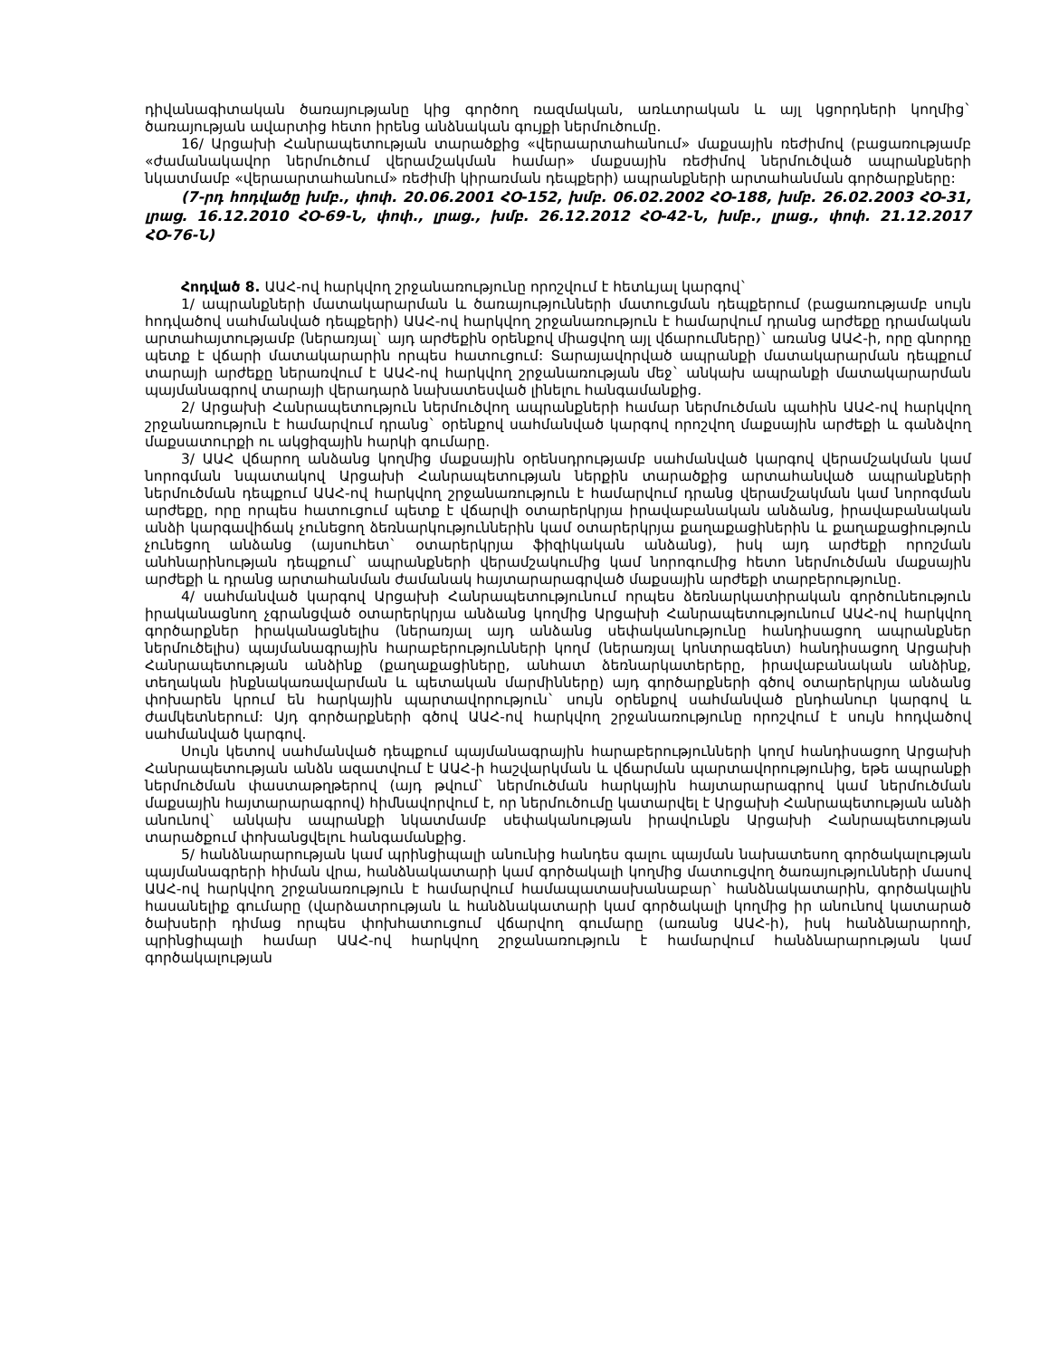դիվանագիտական ծառայությանը կից գործող ռազմական, առևտրական և այլ կցորդների կողմից` ծառայության ավարտից հետո իրենց անձնական գույքի ներմուծումը.
16/ Արցախի Հանրապետության տարածքից «վերաարտահանում» մաքսային ռեժիմով (բացառությամբ «ժամանակավոր ներմուծում վերամշակման համար» մաքսային ռեժիմով ներմուծված ապրանքների նկատմամբ «վերաարտահանում» ռեժիմի կիրառման դեպքերի) ապրանքների արտահանման գործարքները:
(7-րդ հոդվածը խմբ., փոփ. 20.06.2001 ՀՕ-152, խմբ. 06.02.2002 ՀՕ-188, խմբ. 26.02.2003 ՀՕ-31, լրաց. 16.12.2010 ՀՕ-69-Ն, փոփ., լրաց., խմբ. 26.12.2012 ՀՕ-42-Ն, խմբ., լրաց., փոփ. 21.12.2017 ՀՕ-76-Ն)
Հոդված 8. ԱԱՀ-ով հարկվող շրջանառությունը որոշվում է հետևյալ կարգով`
1/ ապրանքների մատակարարման և ծառայությունների մատուցման դեպքերում (բացառությամբ սույն հոդվածով սահմանված դեպքերի) ԱԱՀ-ով հարկվող շրջանառություն է համարվում դրանց արժեքը դրամական արտահայտությամբ (ներառյալ` այդ արժեքին օրենքով միացվող այլ վճարումները)` առանց ԱԱՀ-ի, որը գնորդը պետք է վճարի մատակարարին որպես հատուցում: Տարայավորված ապրանքի մատակարարման դեպքում տարայի արժեքը ներառվում է ԱԱՀ-ով հարկվող շրջանառության մեջ` անկախ ապրանքի մատակարարման պայմանագրով տարայի վերադարձ նախատեսված լինելու հանգամանքից.
2/ Արցախի Հանրապետություն ներմուծվող ապրանքների համար ներմուծման պահին ԱԱՀ-ով հարկվող շրջանառություն է համարվում դրանց` օրենքով սահմանված կարգով որոշվող մաքսային արժեքի և գանձվող մաքսատուրքի ու ակցիզային հարկի գումարը.
3/ ԱԱՀ վճարող անձանց կողմից մաքսային օրենսդրությամբ սահմանված կարգով վերամշակման կամ նորոգման նպատակով Արցախի Հանրապետության ներքին տարածքից արտահանված ապրանքների ներմուծման դեպքում ԱԱՀ-ով հարկվող շրջանառություն է համարվում դրանց վերամշակման կամ նորոգման արժեքը, որը որպես հատուցում պետք է վճարվի օտարերկրյա իրավաբանական անձանց, իրավաբանական անձի կարգավիճակ չունեցող ձեռնարկություններին կամ օտարերկրյա քաղաքացիներին և քաղաքացիություն չունեցող անձանց (այսուհետ` օտարերկրյա ֆիզիկական անձանց), իսկ այդ արժեքի որոշման անհնարինության դեպքում` ապրանքների վերամշակումից կամ նորոգումից հետո ներմուծման մաքսային արժեքի և դրանց արտահանման ժամանակ հայտարարագրված մաքսային արժեքի տարբերությունը.
4/ սահմանված կարգով Արցախի Հանրապետությունում որպես ձեռնարկատիրական գործունեություն իրականացնող չգրանցված օտարերկրյա անձանց կողմից Արցախի Հանրապետությունում ԱԱՀ-ով հարկվող գործարքներ իրականացնելիս (ներառյալ այդ անձանց սեփականությունը հանդիսացող ապրանքներ ներմուծելիս) պայմանագրային հարաբերությունների կողմ (ներառյալ կոնտրագենտ) հանդիսացող Արցախի Հանրապետության անձինք (քաղաքացիները, անհատ ձեռնարկատերերը, իրավաբանական անձինք, տեղական ինքնակառավարման և պետական մարմինները) այդ գործարքների գծով օտարերկրյա անձանց փոխարեն կրում են հարկային պարտավորություն` սույն օրենքով սահմանված ընդհանուր կարգով և ժամկետներում: Այդ գործարքների գծով ԱԱՀ-ով հարկվող շրջանառությունը որոշվում է սույն հոդվածով սահմանված կարգով.
Սույն կետով սահմանված դեպքում պայմանագրային հարաբերությունների կողմ հանդիսացող Արցախի Հանրապետության անձն ազատվում է ԱԱՀ-ի հաշվարկման և վճարման պարտավորությունից, եթե ապրանքի ներմուծման փաստաթղթերով (այդ թվում` ներմուծման հարկային հայտարարագրով կամ ներմուծման մաքսային հայտարարագրով) հիմնավորվում է, որ ներմուծումը կատարվել է Արցախի Հանրապետության անձի անունով` անկախ ապրանքի նկատմամբ սեփականության իրավունքն Արցախի Հանրապետության տարածքում փոխանցվելու հանգամանքից.
5/ հանձնարարության կամ պրինցիպալի անունից հանդես գալու պայման նախատեսող գործակալության պայմանագրերի հիման վրա, հանձնակատարի կամ գործակալի կողմից մատուցվող ծառայությունների մասով ԱԱՀ-ով հարկվող շրջանառություն է համարվում համապատասխանաբար` հանձնակատարին, գործակալին հասանելիք գումարը (վարձատրության և հանձնակատարի կամ գործակալի կողմից իր անունով կատարած ծախսերի դիմաց որպես փոխհատուցում վճարվող գումարը (առանց ԱԱՀ-ի), իսկ հանձնարարողի, պրինցիպալի համար ԱԱՀ-ով հարկվող շրջանառություն է համարվում հանձնարարության կամ գործակալության